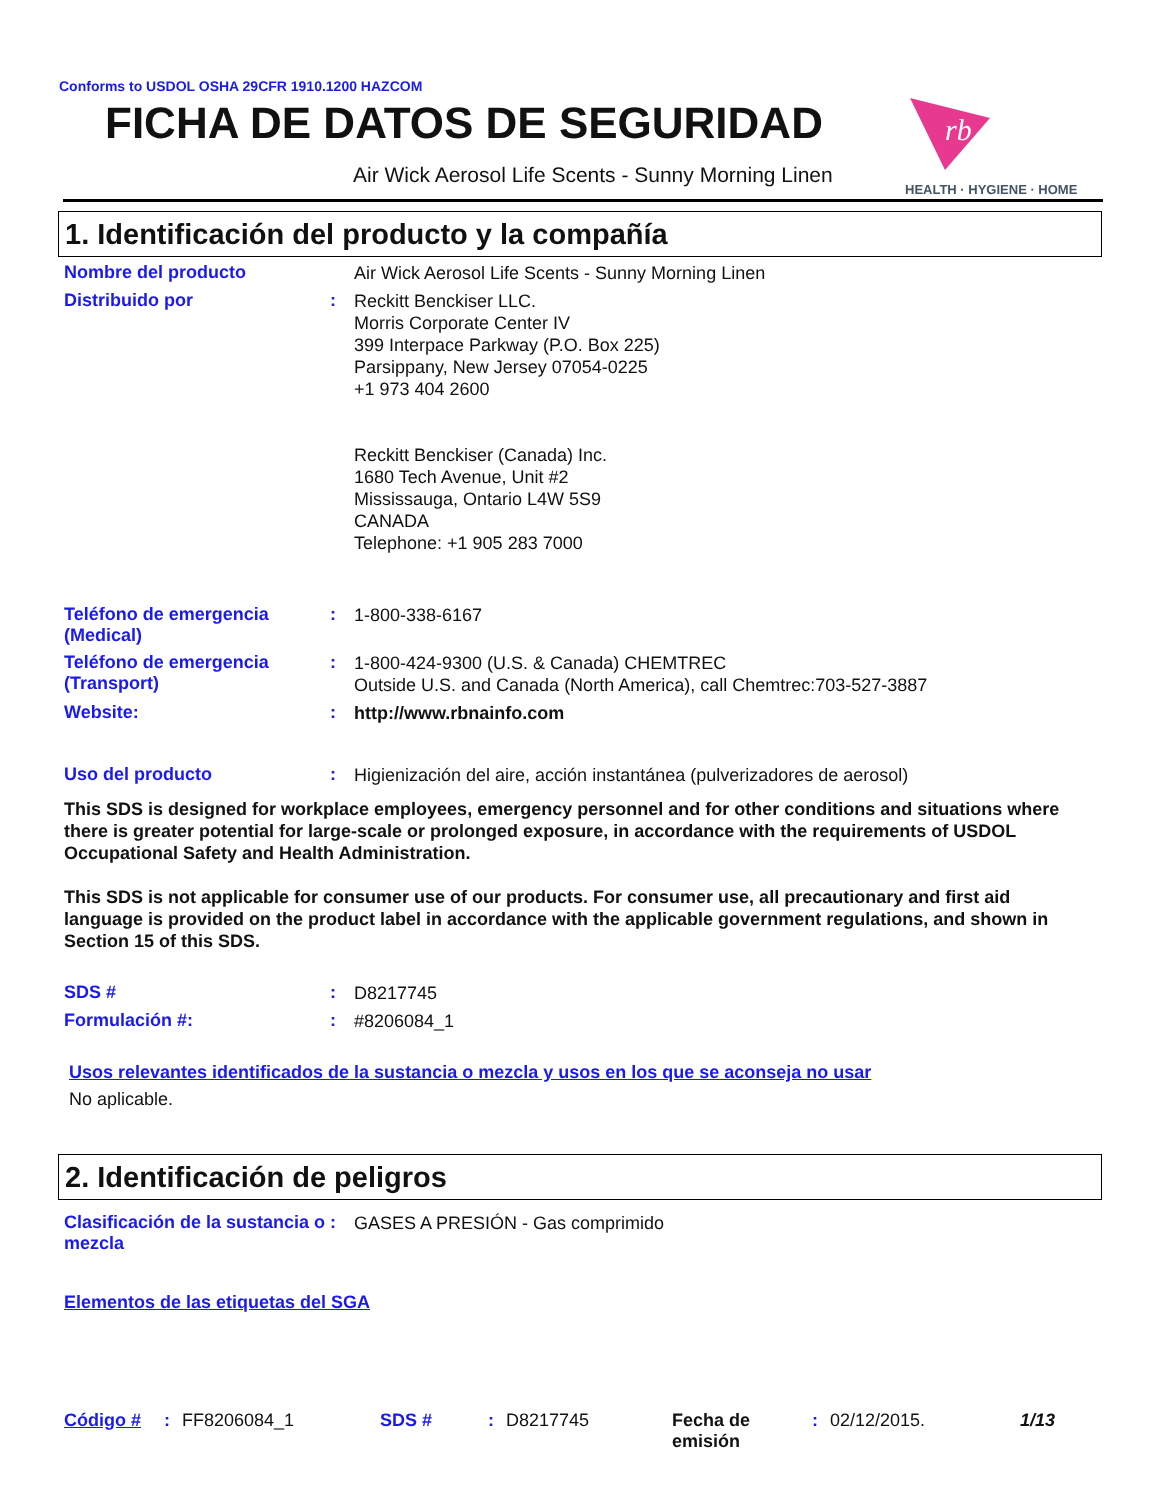Conforms to USDOL OSHA 29CFR 1910.1200 HAZCOM
FICHA DE DATOS DE SEGURIDAD
Air Wick Aerosol Life Scents - Sunny Morning Linen
rb
HEALTH · HYGIENE · HOME
1. Identificación del producto y la compañía
Nombre del producto
Air Wick Aerosol Life Scents - Sunny Morning Linen
Distribuido por :
Reckitt Benckiser LLC.
Morris Corporate Center IV
399 Interpace Parkway (P.O. Box 225)
Parsippany, New Jersey 07054-0225
+1 973 404 2600
Reckitt Benckiser (Canada) Inc.
1680 Tech Avenue, Unit #2
Mississauga, Ontario L4W 5S9
CANADA
Telephone: +1 905 283 7000
Teléfono de emergencia (Medical)
:
1-800-338-6167
Teléfono de emergencia (Transport)
:
1-800-424-9300 (U.S. & Canada) CHEMTREC
Outside U.S. and Canada (North America), call Chemtrec:703-527-3887
Website: :
http://www.rbnainfo.com
Uso del producto :
Higienización del aire, acción instantánea (pulverizadores de aerosol)
This SDS is designed for workplace employees, emergency personnel and for other conditions and situations where there is greater potential for large-scale or prolonged exposure, in accordance with the requirements of USDOL Occupational Safety and Health Administration.
This SDS is not applicable for consumer use of our products. For consumer use, all precautionary and first aid language is provided on the product label in accordance with the applicable government regulations, and shown in Section 15 of this SDS.
SDS # :
D8217745
Formulación #: :
#8206084_1
Usos relevantes identificados de la sustancia o mezcla y usos en los que se aconseja no usar
No aplicable.
2. Identificación de peligros
Clasificación de la sustancia o mezcla
:
GASES A PRESIÓN - Gas comprimido
Elementos de las etiquetas del SGA
Código # : FF8206084_1 SDS # : D8217745 Fecha de emisión
: 02/12/2015. 1/13